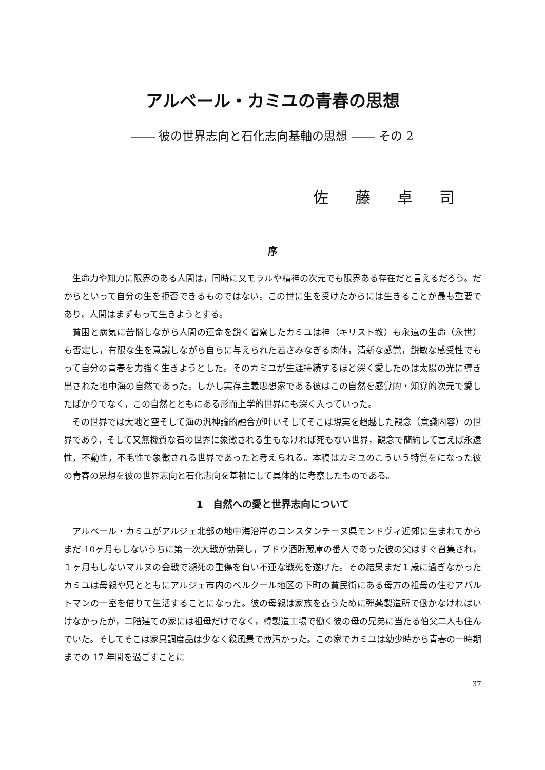アルベール・カミユの青春の思想
―― 彼の世界志向と石化志向基軸の思想 ―― その 2
佐藤卓司
序
生命力や知力に限界のある人間は，同時に又モラルや精神の次元でも限界ある存在だと言えるだろう。だからといって自分の生を拒否できるものではない。この世に生を受けたからには生きることが最も重要であり，人間はまずもって生きようとする。
貧困と病気に苦悩しながら人間の運命を鋭く省察したカミユは神（キリスト教）も永遠の生命（永世）も否定し，有限な生を意識しながら自らに与えられた若さみなぎる肉体，清新な感覚，鋭敏な感受性でもって自分の青春を力強く生きようとした。そのカミユが生涯持続するほど深く愛したのは太陽の光に導き出された地中海の自然であった。しかし実存主義思想家である彼はこの自然を感覚的・知覚的次元で愛したばかりでなく，この自然とともにある形而上学的世界にも深く入っていった。
その世界では大地と空そして海の汎神論的融合が叶いそしてそこは現実を超越した観念（意識内容）の世界であり，そして又無機質な石の世界に象徴される生もなければ死もない世界，観念で簡約して言えば永遠性，不動性，不毛性で象徴される世界であったと考えられる。本稿はカミユのこういう特質をになった彼の青春の思想を彼の世界志向と石化志向を基軸にして具体的に考察したものである。
1　自然への愛と世界志向について
アルベール・カミユがアルジェ北部の地中海沿岸のコンスタンチーヌ県モンドヴィ近郊に生まれてからまだ 10ヶ月もしないうちに第一次大戦が勃発し，ブドウ酒貯蔵庫の番人であった彼の父はすぐ召集され，１ヶ月もしないマルヌの会戦で瀕死の重傷を負い不運な戦死を遂げた。その結果まだ１歳に過ぎなかったカミユは母親や兄とともにアルジェ市内のベルクール地区の下町の貧民街にある母方の祖母の住むアパルトマンの一室を借りて生活することになった。彼の母親は家族を養うために弾薬製造所で働かなければいけなかったが，二階建ての家には祖母だけでなく，樽製造工場で働く彼の母の兄弟に当たる伯父二人も住んでいた。そしてそこは家具調度品は少なく殺風景で薄汚かった。この家でカミユは幼少時から青春の一時期までの 17 年間を過ごすことに
37